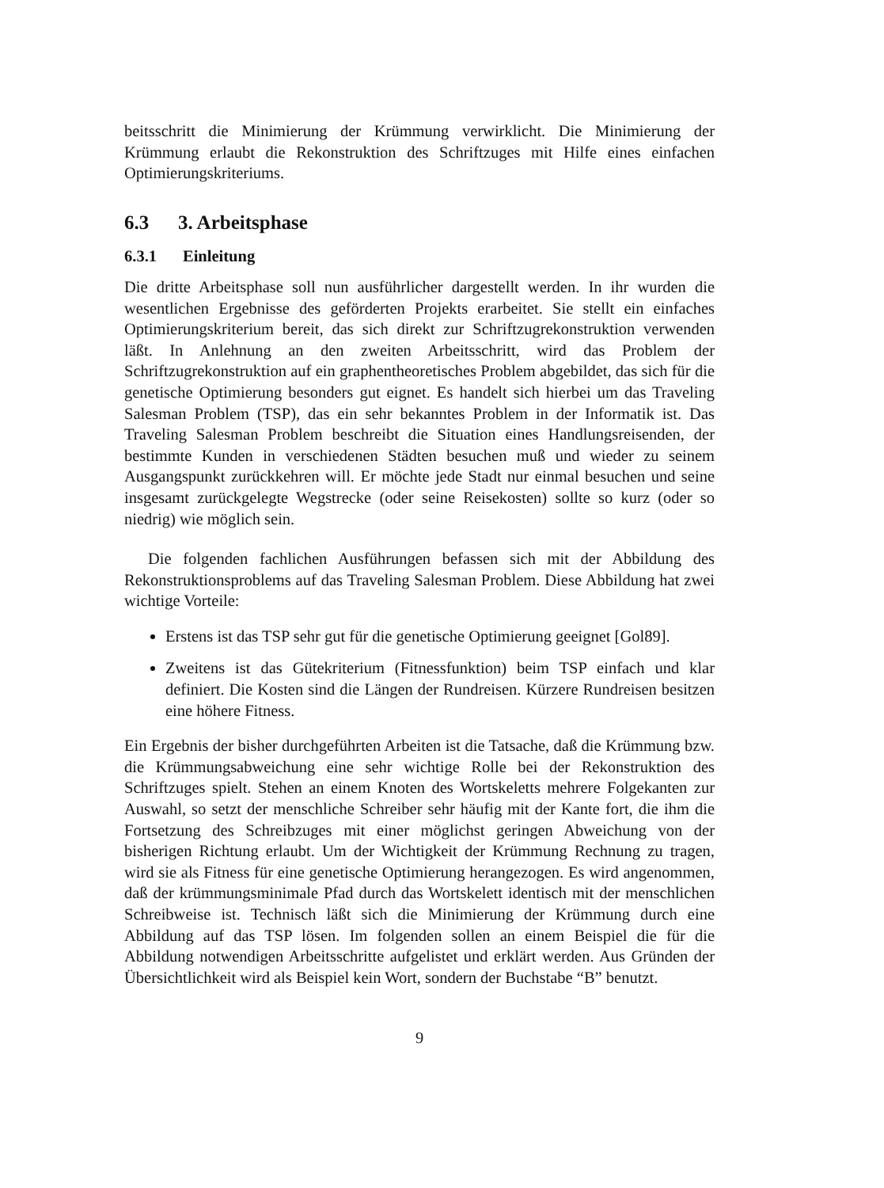beitsschritt die Minimierung der Krümmung verwirklicht. Die Minimierung der Krümmung erlaubt die Rekonstruktion des Schriftzuges mit Hilfe eines einfachen Optimierungskriteriums.
6.3 3. Arbeitsphase
6.3.1 Einleitung
Die dritte Arbeitsphase soll nun ausführlicher dargestellt werden. In ihr wurden die wesentlichen Ergebnisse des geförderten Projekts erarbeitet. Sie stellt ein einfaches Optimierungskriterium bereit, das sich direkt zur Schriftzugrekonstruktion verwenden läßt. In Anlehnung an den zweiten Arbeitsschritt, wird das Problem der Schriftzugrekonstruktion auf ein graphentheoretisches Problem abgebildet, das sich für die genetische Optimierung besonders gut eignet. Es handelt sich hierbei um das Traveling Salesman Problem (TSP), das ein sehr bekanntes Problem in der Informatik ist. Das Traveling Salesman Problem beschreibt die Situation eines Handlungsreisenden, der bestimmte Kunden in verschiedenen Städten besuchen muß und wieder zu seinem Ausgangspunkt zurückkehren will. Er möchte jede Stadt nur einmal besuchen und seine insgesamt zurückgelegte Wegstrecke (oder seine Reisekosten) sollte so kurz (oder so niedrig) wie möglich sein.
Die folgenden fachlichen Ausführungen befassen sich mit der Abbildung des Rekonstruktionsproblems auf das Traveling Salesman Problem. Diese Abbildung hat zwei wichtige Vorteile:
Erstens ist das TSP sehr gut für die genetische Optimierung geeignet [Gol89].
Zweitens ist das Gütekriterium (Fitnessfunktion) beim TSP einfach und klar definiert. Die Kosten sind die Längen der Rundreisen. Kürzere Rundreisen besitzen eine höhere Fitness.
Ein Ergebnis der bisher durchgeführten Arbeiten ist die Tatsache, daß die Krümmung bzw. die Krümmungsabweichung eine sehr wichtige Rolle bei der Rekonstruktion des Schriftzuges spielt. Stehen an einem Knoten des Wortskeletts mehrere Folgekanten zur Auswahl, so setzt der menschliche Schreiber sehr häufig mit der Kante fort, die ihm die Fortsetzung des Schreibzuges mit einer möglichst geringen Abweichung von der bisherigen Richtung erlaubt. Um der Wichtigkeit der Krümmung Rechnung zu tragen, wird sie als Fitness für eine genetische Optimierung herangezogen. Es wird angenommen, daß der krümmungsminimale Pfad durch das Wortskelett identisch mit der menschlichen Schreibweise ist. Technisch läßt sich die Minimierung der Krümmung durch eine Abbildung auf das TSP lösen. Im folgenden sollen an einem Beispiel die für die Abbildung notwendigen Arbeitsschritte aufgelistet und erklärt werden. Aus Gründen der Übersichtlichkeit wird als Beispiel kein Wort, sondern der Buchstabe “B” benutzt.
9